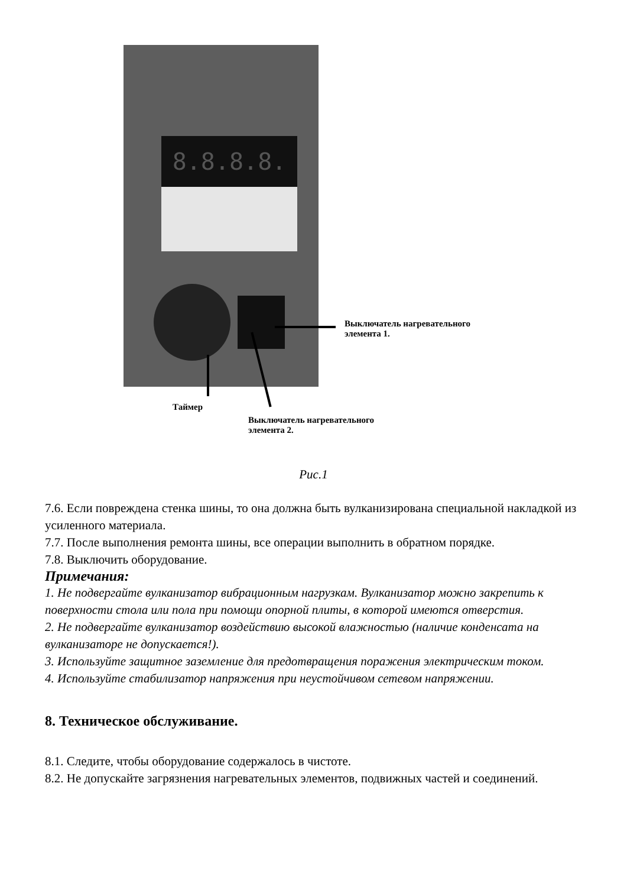8.8.8.8.
Выключатель нагревательного
элемента 1.
Таймер
Выключатель нагревательного
элемента 2.
Рис.1
7.6. Если повреждена стенка шины, то она должна быть вулканизирована специальной накладкой из усиленного материала.
7.7. После выполнения ремонта шины, все операции выполнить в обратном порядке.
7.8. Выключить оборудование.
Примечания:
1. Не подвергайте вулканизатор вибрационным нагрузкам. Вулканизатор можно закрепить к поверхности стола или пола при помощи опорной плиты, в которой имеются отверстия.
2. Не подвергайте вулканизатор воздействию высокой влажностью (наличие конденсата на вулканизаторе не допускается!).
3. Используйте защитное заземление для предотвращения поражения электрическим током.
4. Используйте стабилизатор напряжения при неустойчивом сетевом напряжении.
8. Техническое обслуживание.
8.1. Следите, чтобы оборудование содержалось в чистоте.
8.2. Не допускайте загрязнения нагревательных элементов, подвижных частей и соединений.